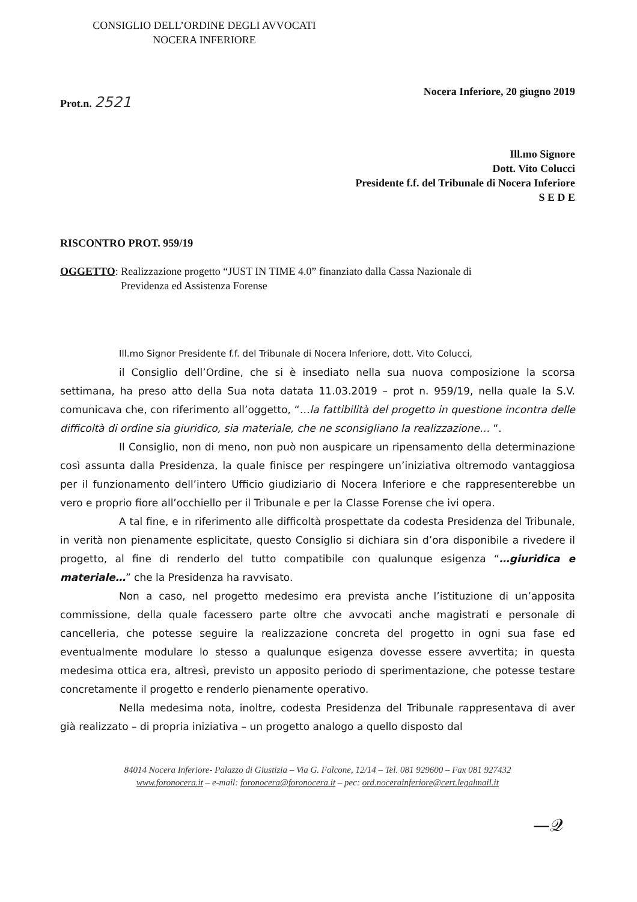CONSIGLIO DELL’ORDINE DEGLI AVVOCATI
NOCERA INFERIORE
Prot.n. 2521
Nocera Inferiore, 20 giugno 2019
Ill.mo Signore
Dott. Vito Colucci
Presidente f.f. del Tribunale di Nocera Inferiore
S E D E
RISCONTRO PROT. 959/19
OGGETTO: Realizzazione progetto “JUST IN TIME 4.0” finanziato dalla Cassa Nazionale di
Previdenza ed Assistenza Forense
Ill.mo Signor Presidente f.f. del Tribunale di Nocera Inferiore, dott. Vito Colucci,
il Consiglio dell’Ordine, che si è insediato nella sua nuova composizione la scorsa settimana, ha preso atto della Sua nota datata 11.03.2019 – prot n. 959/19, nella quale la S.V. comunicava che, con riferimento all’oggetto, “…la fattibilità del progetto in questione incontra delle difficoltà di ordine sia giuridico, sia materiale, che ne sconsigliano la realizzazione… “.
Il Consiglio, non di meno, non può non auspicare un ripensamento della determinazione così assunta dalla Presidenza, la quale finisce per respingere un’iniziativa oltremodo vantaggiosa per il funzionamento dell’intero Ufficio giudiziario di Nocera Inferiore e che rappresenterebbe un vero e proprio fiore all’occhiello per il Tribunale e per la Classe Forense che ivi opera.
A tal fine, e in riferimento alle difficoltà prospettate da codesta Presidenza del Tribunale, in verità non pienamente esplicitate, questo Consiglio si dichiara sin d’ora disponibile a rivedere il progetto, al fine di renderlo del tutto compatibile con qualunque esigenza “…giuridica e materiale…” che la Presidenza ha ravvisato.
Non a caso, nel progetto medesimo era prevista anche l’istituzione di un’apposita commissione, della quale facessero parte oltre che avvocati anche magistrati e personale di cancelleria, che potesse seguire la realizzazione concreta del progetto in ogni sua fase ed eventualmente modulare lo stesso a qualunque esigenza dovesse essere avvertita; in questa medesima ottica era, altresì, previsto un apposito periodo di sperimentazione, che potesse testare concretamente il progetto e renderlo pienamente operativo.
Nella medesima nota, inoltre, codesta Presidenza del Tribunale rappresentava di aver già realizzato – di propria iniziativa – un progetto analogo a quello disposto dal
84014 Nocera Inferiore- Palazzo di Giustizia – Via G. Falcone, 12/14 – Tel. 081 929600 – Fax 081 927432
www.foronocera.it – e-mail: foronocera@foronocera.it – pec: ord.nocerainferiore@cert.legalmail.it
—𝒬